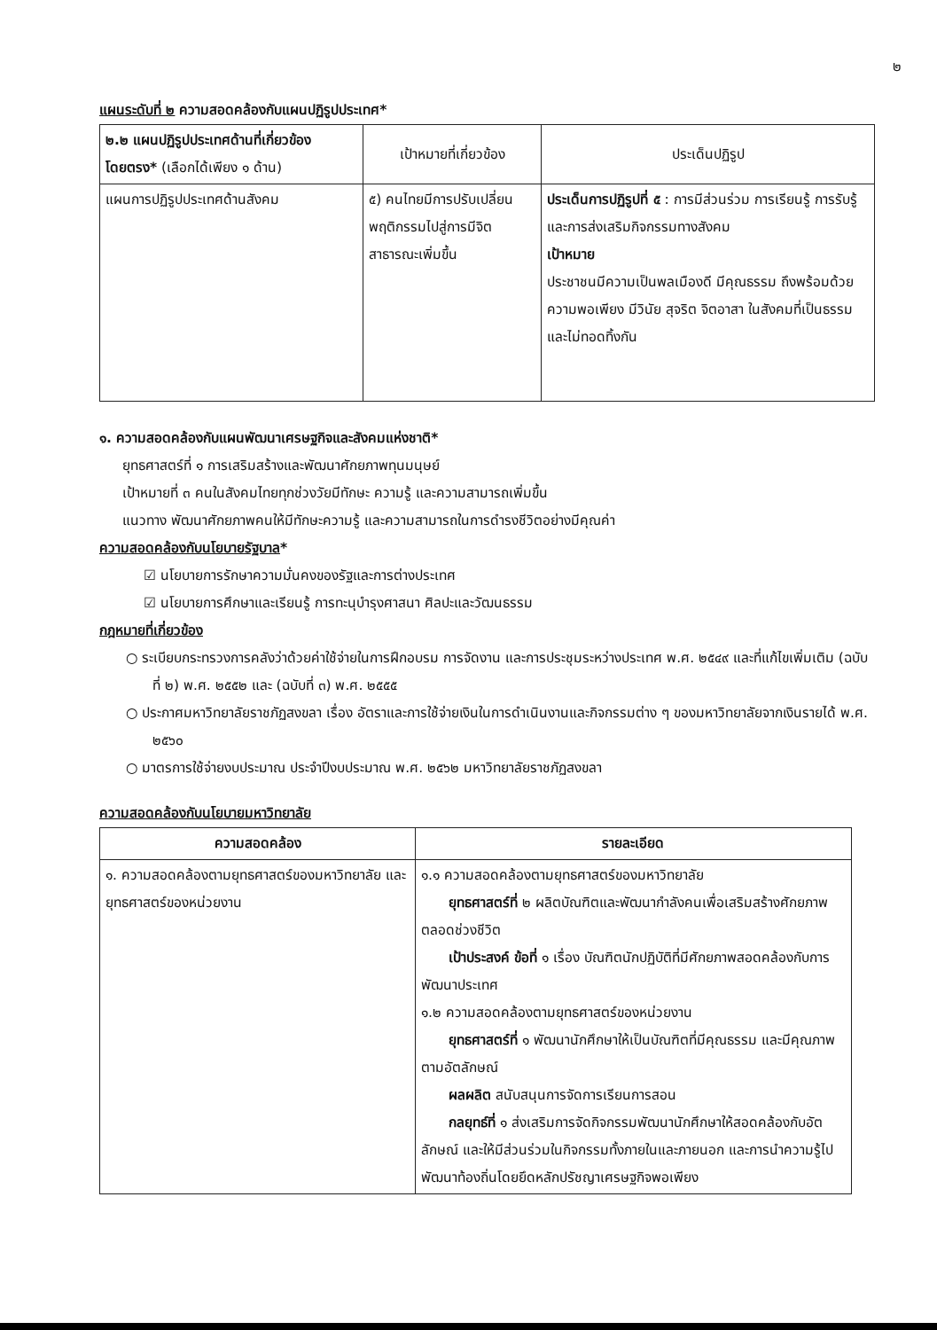๒
แผนระดับที่ ๒ ความสอดคล้องกับแผนปฏิรูปประเทศ*
| ๒.๒ แผนปฏิรูปประเทศด้านที่เกี่ยวข้องโดยตรง* (เลือกได้เพียง ๑ ด้าน) | เป้าหมายที่เกี่ยวข้อง | ประเด็นปฏิรูป |
| --- | --- | --- |
| แผนการปฏิรูปประเทศด้านสังคม | ๕) คนไทยมีการปรับเปลี่ยนพฤติกรรมไปสู่การมีจิตสาธารณะเพิ่มขึ้น | ประเด็นการปฏิรูปที่ ๕ : การมีส่วนร่วม การเรียนรู้ การรับรู้ และการส่งเสริมกิจกรรมทางสังคม เป้าหมาย ประชาชนมีความเป็นพลเมืองดี มีคุณธรรม ถึงพร้อมด้วยความพอเพียง มีวินัย สุจริต จิตอาสา ในสังคมที่เป็นธรรมและไม่ทอดทิ้งกัน |
๑. ความสอดคล้องกับแผนพัฒนาเศรษฐกิจและสังคมแห่งชาติ*
ยุทธศาสตร์ที่ ๑ การเสริมสร้างและพัฒนาศักยภาพทุนมนุษย์
เป้าหมายที่ ๓ คนในสังคมไทยทุกช่วงวัยมีทักษะ ความรู้ และความสามารถเพิ่มขึ้น
แนวทาง พัฒนาศักยภาพคนให้มีทักษะความรู้ และความสามารถในการดำรงชีวิตอย่างมีคุณค่า
ความสอดคล้องกับนโยบายรัฐบาล*
☑ นโยบายการรักษาความมั่นคงของรัฐและการต่างประเทศ
☑ นโยบายการศึกษาและเรียนรู้ การทะนุบำรุงศาสนา ศิลปะและวัฒนธรรม
กฎหมายที่เกี่ยวข้อง
○ ระเบียบกระทรวงการคลังว่าด้วยค่าใช้จ่ายในการฝึกอบรม การจัดงาน และการประชุมระหว่างประเทศ พ.ศ. ๒๕๔๙ และที่แก้ไขเพิ่มเติม (ฉบับที่ ๒) พ.ศ. ๒๕๕๒ และ (ฉบับที่ ๓) พ.ศ. ๒๕๕๕
○ ประกาศมหาวิทยาลัยราชภัฏสงขลา เรื่อง อัตราและการใช้จ่ายเงินในการดำเนินงานและกิจกรรมต่าง ๆ ของมหาวิทยาลัยจากเงินรายได้ พ.ศ. ๒๕๖๐
○ มาตรการใช้จ่ายงบประมาณ ประจำปีงบประมาณ พ.ศ. ๒๕๖๒ มหาวิทยาลัยราชภัฏสงขลา
ความสอดคล้องกับนโยบายมหาวิทยาลัย
| ความสอดคล้อง | รายละเอียด |
| --- | --- |
| ๑. ความสอดคล้องตามยุทธศาสตร์ของมหาวิทยาลัย และยุทธศาสตร์ของหน่วยงาน | ๑.๑ ความสอดคล้องตามยุทธศาสตร์ของมหาวิทยาลัย ยุทธศาสตร์ที่ ๒ ผลิตบัณฑิตและพัฒนากำลังคนเพื่อเสริมสร้างศักยภาพตลอดช่วงชีวิต เป้าประสงค์ ข้อที่ ๑ เรื่อง บัณฑิตนักปฏิบัติที่มีศักยภาพสอดคล้องกับการพัฒนาประเทศ ๑.๒ ความสอดคล้องตามยุทธศาสตร์ของหน่วยงาน ยุทธศาสตร์ที่ ๑ พัฒนานักศึกษาให้เป็นบัณฑิตที่มีคุณธรรม และมีคุณภาพ ตามอัตลักษณ์ ผลผลิต สนับสนุนการจัดการเรียนการสอน กลยุทธ์ที่ ๑ ส่งเสริมการจัดกิจกรรมพัฒนานักศึกษาให้สอดคล้องกับอัตลักษณ์ และให้มีส่วนร่วมในกิจกรรมทั้งภายในและภายนอก และการนำความรู้ไปพัฒนาท้องถิ่นโดยยึดหลักปรัชญาเศรษฐกิจพอเพียง |